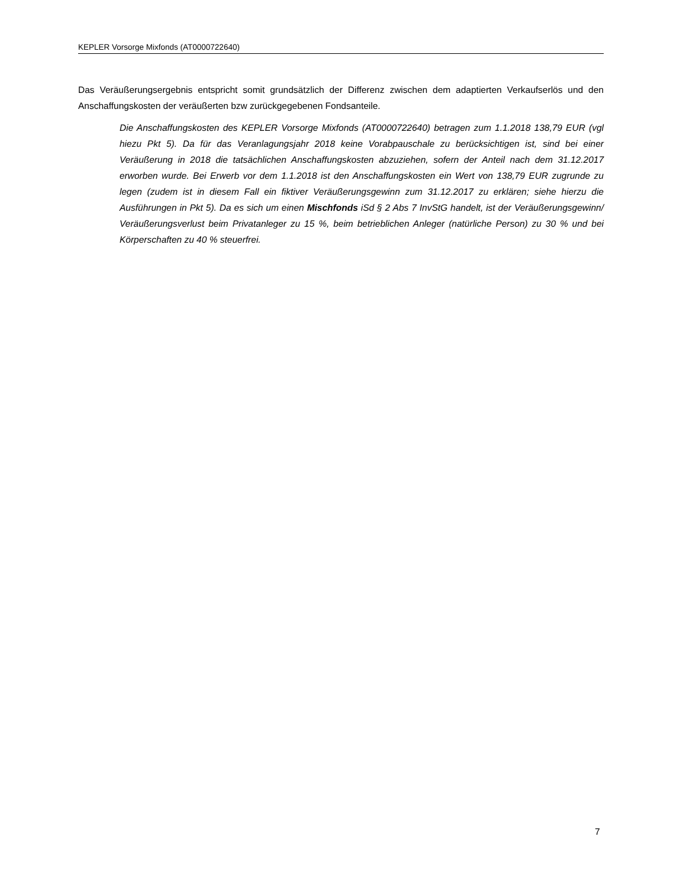KEPLER Vorsorge Mixfonds (AT0000722640)
Das Veräußerungsergebnis entspricht somit grundsätzlich der Differenz zwischen dem adaptierten Verkaufserlös und den Anschaffungskosten der veräußerten bzw zurückgegebenen Fondsanteile.
Die Anschaffungskosten des KEPLER Vorsorge Mixfonds (AT0000722640) betragen zum 1.1.2018 138,79 EUR (vgl hiezu Pkt 5). Da für das Veranlagungsjahr 2018 keine Vorabpauschale zu berücksichtigen ist, sind bei einer Veräußerung in 2018 die tatsächlichen Anschaffungskosten abzuziehen, sofern der Anteil nach dem 31.12.2017 erworben wurde. Bei Erwerb vor dem 1.1.2018 ist den Anschaffungskosten ein Wert von 138,79 EUR zugrunde zu legen (zudem ist in diesem Fall ein fiktiver Veräußerungsgewinn zum 31.12.2017 zu erklären; siehe hierzu die Ausführungen in Pkt 5). Da es sich um einen Mischfonds iSd § 2 Abs 7 InvStG handelt, ist der Veräußerungsgewinn/ Veräußerungsverlust beim Privatanleger zu 15 %, beim betrieblichen Anleger (natürliche Person) zu 30 % und bei Körperschaften zu 40 % steuerfrei.
7